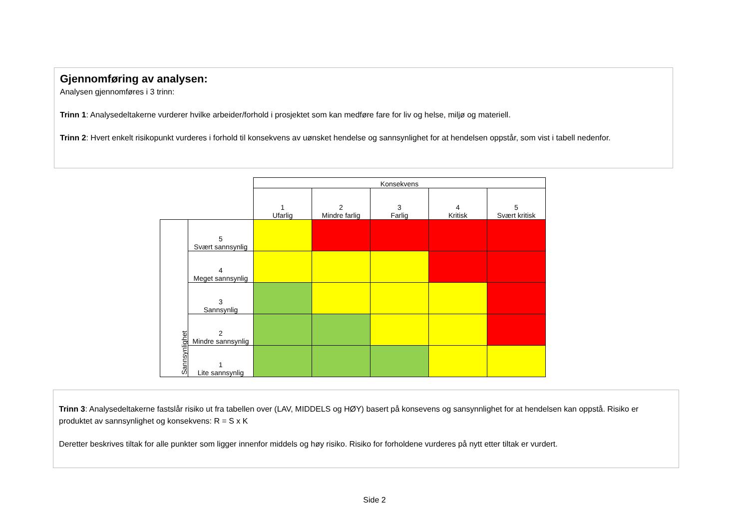Gjennomføring av analysen:
Analysen gjennomføres i 3 trinn:
Trinn 1: Analysedeltakerne vurderer hvilke arbeider/forhold i prosjektet som kan medføre fare for liv og helse, miljø og materiell.
Trinn 2: Hvert enkelt risikopunkt vurderes i forhold til konsekvens av uønsket hendelse og sannsynlighet for at hendelsen oppstår, som vist i tabell nedenfor.
| | | Konsekvens | | | | |
| | | 1 Ufarlig | 2 Mindre farlig | 3 Farlig | 4 Kritisk | 5 Svært kritisk |
| Sannsynlighet | 5 Svært sannsynlig | | | | | |
| | 4 Meget sannsynlig | | | | | |
| | 3 Sannsynlig | | | | | |
| | 2 Mindre sannsynlig | | | | | |
| | 1 Lite sannsynlig | | | | | |
Trinn 3: Analysedeltakerne fastslår risiko ut fra tabellen over (LAV, MIDDELS og HØY) basert på konsevens og sansynnlighet for at hendelsen kan oppstå. Risiko er produktet av sannsynlighet og konsekvens: R = S x K
Deretter beskrives tiltak for alle punkter som ligger innenfor middels og høy risiko. Risiko for forholdene vurderes på nytt etter tiltak er vurdert.
Side 2